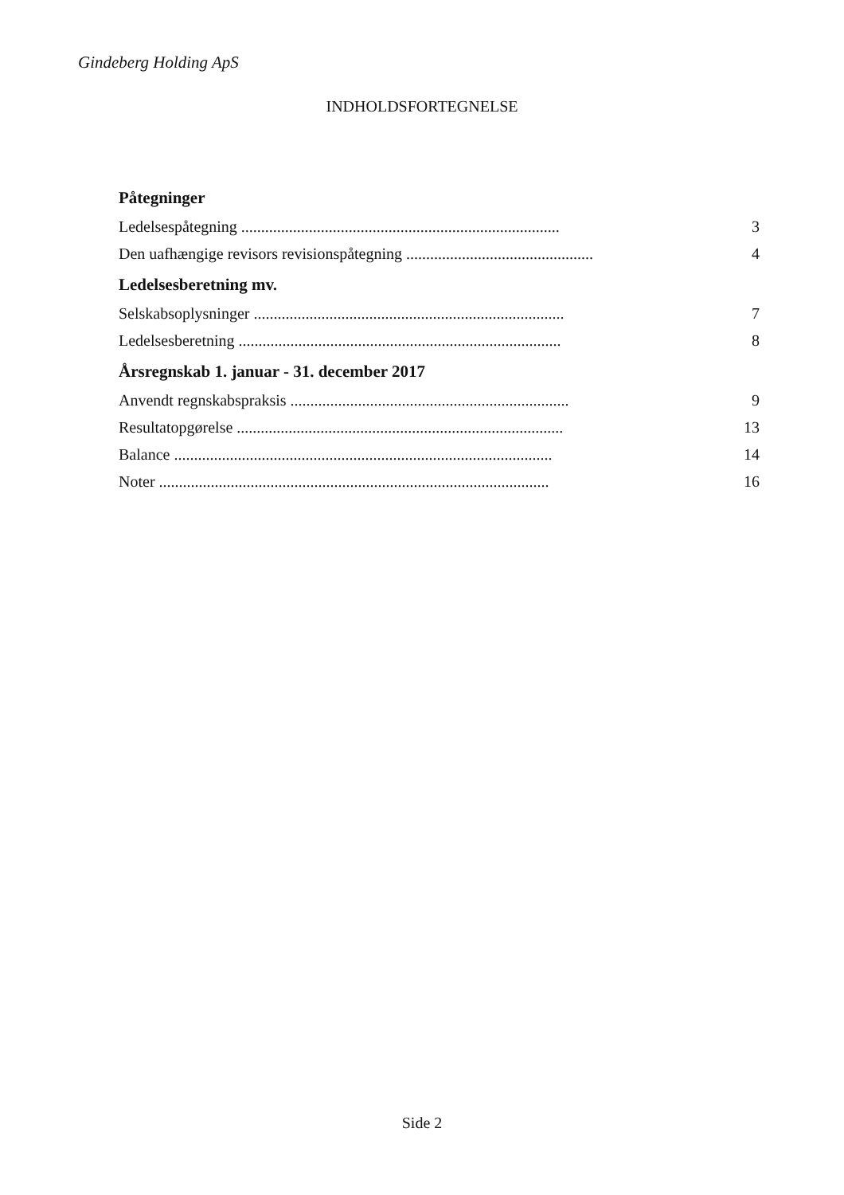Gindeberg Holding ApS
INDHOLDSFORTEGNELSE
Påtegninger
Ledelsespåtegning ................................................................................ 3
Den uafhængige revisors revisionspåtegning ............................................... 4
Ledelsesberetning mv.
Selskabsoplysninger .............................................................................. 7
Ledelsesberetning ................................................................................. 8
Årsregnskab 1. januar - 31. december 2017
Anvendt regnskabspraksis ...................................................................... 9
Resultatopgørelse .................................................................................. 13
Balance ............................................................................................... 14
Noter .................................................................................................. 16
Side 2